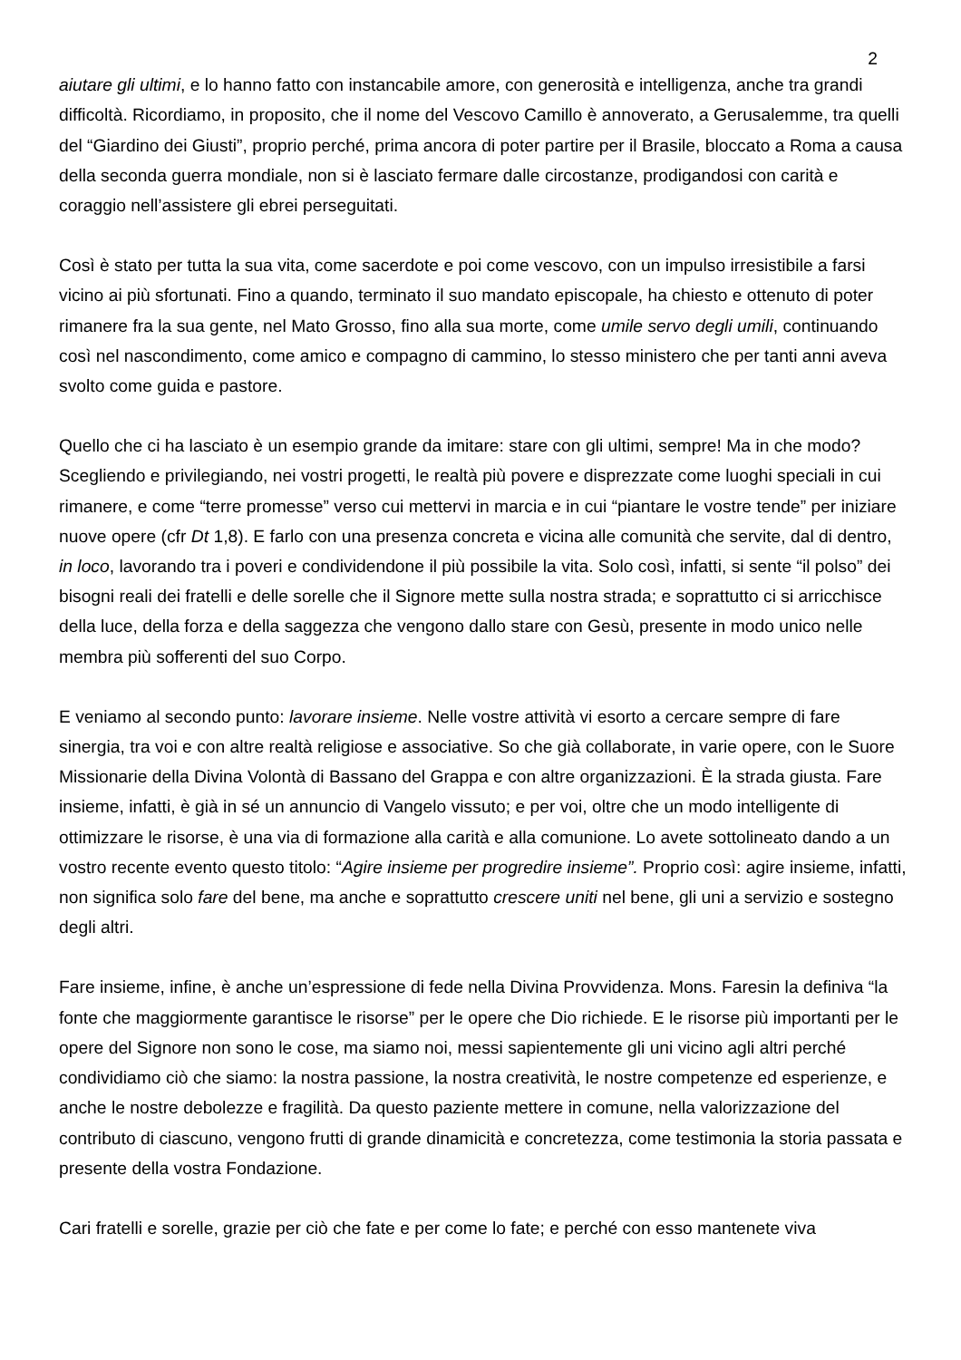2
aiutare gli ultimi, e lo hanno fatto con instancabile amore, con generosità e intelligenza, anche tra grandi difficoltà. Ricordiamo, in proposito, che il nome del Vescovo Camillo è annoverato, a Gerusalemme, tra quelli del “Giardino dei Giusti”, proprio perché, prima ancora di poter partire per il Brasile, bloccato a Roma a causa della seconda guerra mondiale, non si è lasciato fermare dalle circostanze, prodigandosi con carità e coraggio nell’assistere gli ebrei perseguitati.
Così è stato per tutta la sua vita, come sacerdote e poi come vescovo, con un impulso irresistibile a farsi vicino ai più sfortunati. Fino a quando, terminato il suo mandato episcopale, ha chiesto e ottenuto di poter rimanere fra la sua gente, nel Mato Grosso, fino alla sua morte, come umile servo degli umili, continuando così nel nascondimento, come amico e compagno di cammino, lo stesso ministero che per tanti anni aveva svolto come guida e pastore.
Quello che ci ha lasciato è un esempio grande da imitare: stare con gli ultimi, sempre! Ma in che modo? Scegliendo e privilegiando, nei vostri progetti, le realtà più povere e disprezzate come luoghi speciali in cui rimanere, e come “terre promesse” verso cui mettervi in marcia e in cui “piantare le vostre tende” per iniziare nuove opere (cfr Dt 1,8). E farlo con una presenza concreta e vicina alle comunità che servite, dal di dentro, in loco, lavorando tra i poveri e condividendone il più possibile la vita. Solo così, infatti, si sente “il polso” dei bisogni reali dei fratelli e delle sorelle che il Signore mette sulla nostra strada; e soprattutto ci si arricchisce della luce, della forza e della saggezza che vengono dallo stare con Gesù, presente in modo unico nelle membra più sofferenti del suo Corpo.
E veniamo al secondo punto: lavorare insieme. Nelle vostre attività vi esorto a cercare sempre di fare sinergia, tra voi e con altre realtà religiose e associative. So che già collaborate, in varie opere, con le Suore Missionarie della Divina Volontà di Bassano del Grappa e con altre organizzazioni. È la strada giusta. Fare insieme, infatti, è già in sé un annuncio di Vangelo vissuto; e per voi, oltre che un modo intelligente di ottimizzare le risorse, è una via di formazione alla carità e alla comunione. Lo avete sottolineato dando a un vostro recente evento questo titolo: “Agire insieme per progredire insieme”. Proprio così: agire insieme, infatti, non significa solo fare del bene, ma anche e soprattutto crescere uniti nel bene, gli uni a servizio e sostegno degli altri.
Fare insieme, infine, è anche un’espressione di fede nella Divina Provvidenza. Mons. Faresin la definiva “la fonte che maggiormente garantisce le risorse” per le opere che Dio richiede. E le risorse più importanti per le opere del Signore non sono le cose, ma siamo noi, messi sapientemente gli uni vicino agli altri perché condividiamo ciò che siamo: la nostra passione, la nostra creatività, le nostre competenze ed esperienze, e anche le nostre debolezze e fragilità. Da questo paziente mettere in comune, nella valorizzazione del contributo di ciascuno, vengono frutti di grande dinamicità e concretezza, come testimonia la storia passata e presente della vostra Fondazione.
Cari fratelli e sorelle, grazie per ciò che fate e per come lo fate; e perché con esso mantenete viva